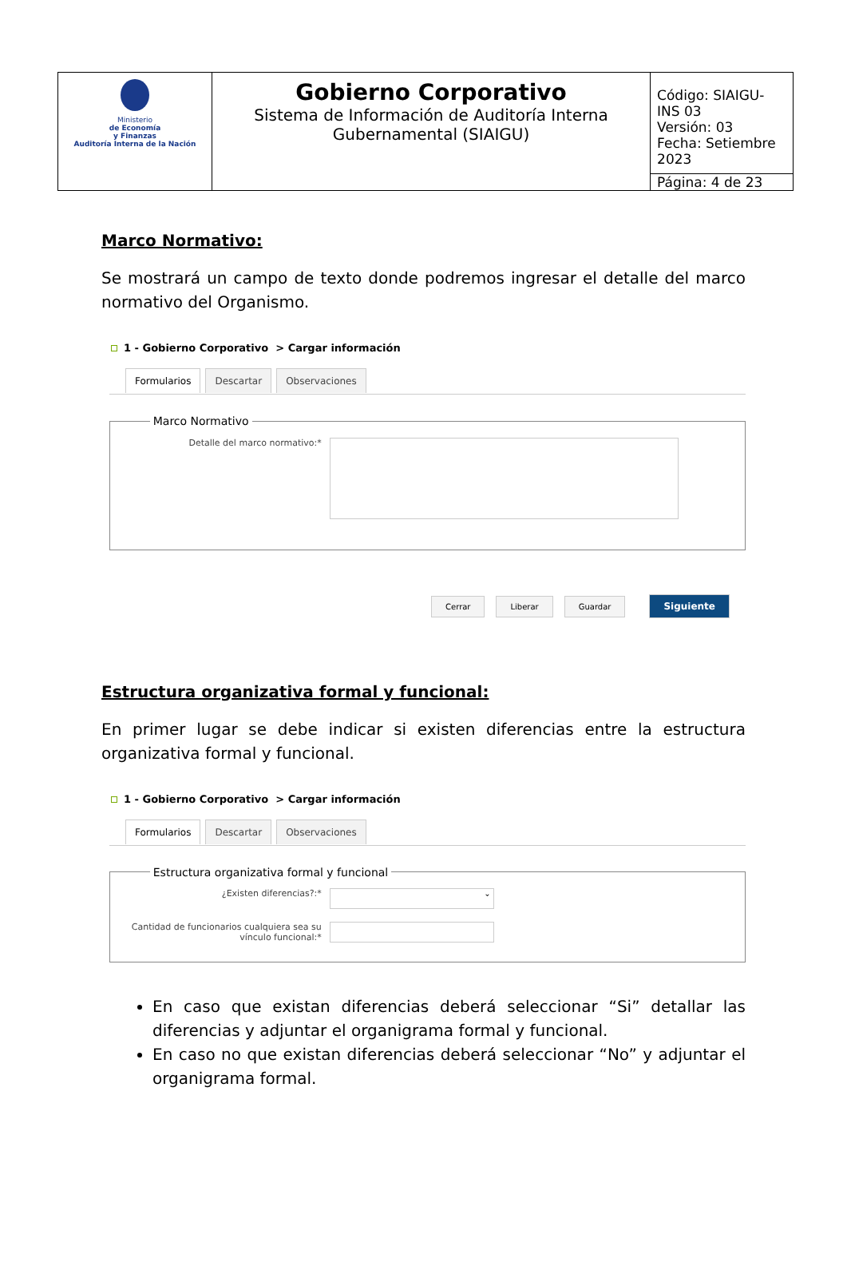| Ministerio de Economía y Finanzas Auditoría Interna de la Nación | Gobierno Corporativo Sistema de Información de Auditoría Interna Gubernamental (SIAIGU) | Código: SIAIGU-INS 03 Versión: 03 Fecha: Setiembre 2023 |
| | | Página: 4 de 23 |
Marco Normativo:
Se mostrará un campo de texto donde podremos ingresar el detalle del marco normativo del Organismo.
1 - Gobierno Corporativo > Cargar información
Formularios Descartar Observaciones
Marco Normativo
Detalle del marco normativo:*
Cerrar Liberar Guardar Siguiente
Estructura organizativa formal y funcional:
En primer lugar se debe indicar si existen diferencias entre la estructura organizativa formal y funcional.
1 - Gobierno Corporativo > Cargar información
Formularios Descartar Observaciones
Estructura organizativa formal y funcional
¿Existen diferencias?:*
⌄
Cantidad de funcionarios cualquiera sea su vínculo funcional:*
En caso que existan diferencias deberá seleccionar “Si” detallar las diferencias y adjuntar el organigrama formal y funcional.
En caso no que existan diferencias deberá seleccionar “No” y adjuntar el organigrama formal.